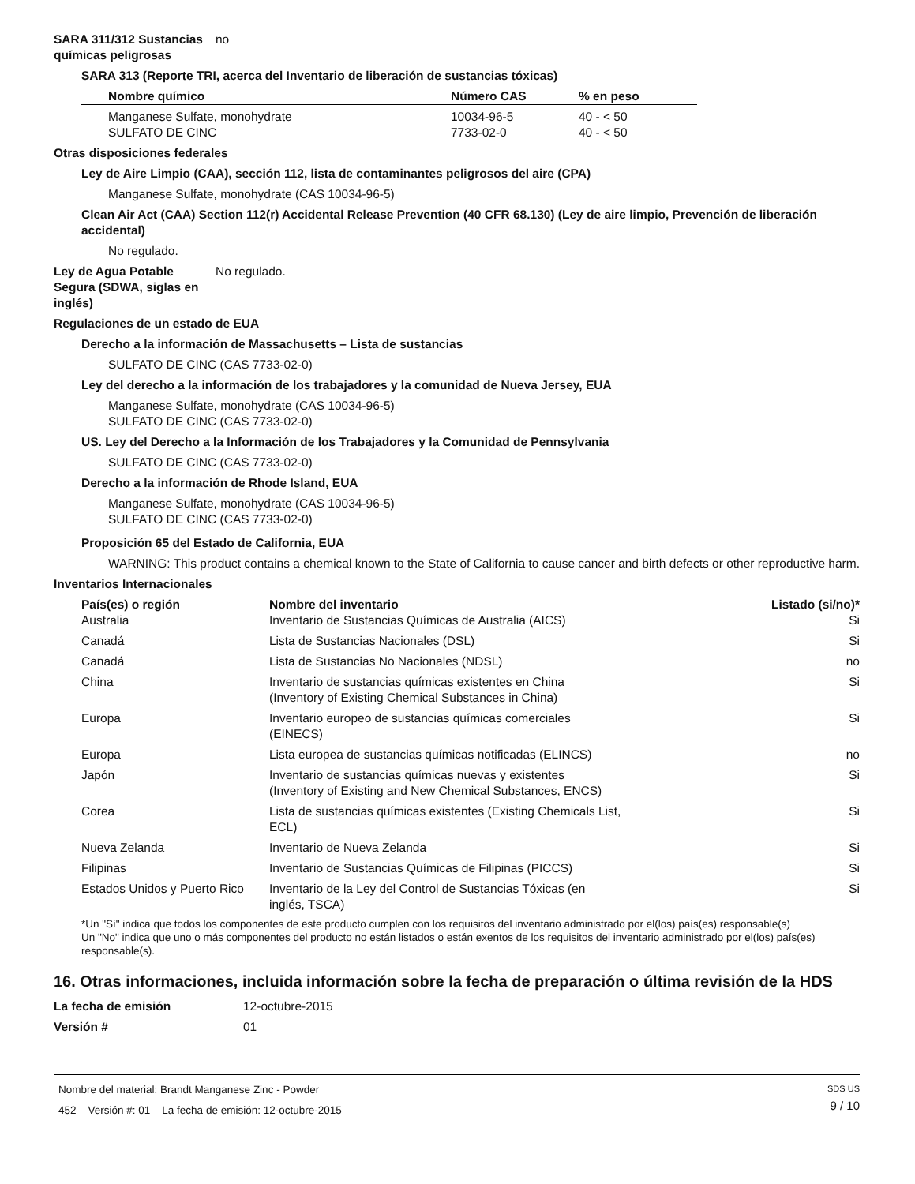SARA 311/312 Sustancias químicas peligrosas
no
SARA 313 (Reporte TRI, acerca del Inventario de liberación de sustancias tóxicas)
| Nombre químico | Número CAS | % en peso |
| --- | --- | --- |
| Manganese Sulfate, monohydrate | 10034-96-5 | 40 - < 50 |
| SULFATO DE CINC | 7733-02-0 | 40 - < 50 |
Otras disposiciones federales
Ley de Aire Limpio (CAA), sección 112, lista de contaminantes peligrosos del aire (CPA)
Manganese Sulfate, monohydrate (CAS 10034-96-5)
Clean Air Act (CAA) Section 112(r) Accidental Release Prevention (40 CFR 68.130) (Ley de aire limpio, Prevención de liberación accidental)
No regulado.
Ley de Agua Potable Segura (SDWA, siglas en inglés)
No regulado.
Regulaciones de un estado de EUA
Derecho a la información de Massachusetts – Lista de sustancias
SULFATO DE CINC (CAS 7733-02-0)
Ley del derecho a la información de los trabajadores y la comunidad de Nueva Jersey, EUA
Manganese Sulfate, monohydrate (CAS 10034-96-5)
SULFATO DE CINC (CAS 7733-02-0)
US. Ley del Derecho a la Información de los Trabajadores y la Comunidad de Pennsylvania
SULFATO DE CINC (CAS 7733-02-0)
Derecho a la información de Rhode Island, EUA
Manganese Sulfate, monohydrate (CAS 10034-96-5)
SULFATO DE CINC (CAS 7733-02-0)
Proposición 65 del Estado de California, EUA
WARNING: This product contains a chemical known to the State of California to cause cancer and birth defects or other reproductive harm.
Inventarios Internacionales
| País(es) o región | Nombre del inventario | Listado (si/no)* |
| --- | --- | --- |
| Australia | Inventario de Sustancias Químicas de Australia (AICS) | Si |
| Canadá | Lista de Sustancias Nacionales (DSL) | Si |
| Canadá | Lista de Sustancias No Nacionales (NDSL) | no |
| China | Inventario de sustancias químicas existentes en China (Inventory of Existing Chemical Substances in China) | Si |
| Europa | Inventario europeo de sustancias químicas comerciales (EINECS) | Si |
| Europa | Lista europea de sustancias químicas notificadas (ELINCS) | no |
| Japón | Inventario de sustancias químicas nuevas y existentes (Inventory of Existing and New Chemical Substances, ENCS) | Si |
| Corea | Lista de sustancias químicas existentes (Existing Chemicals List, ECL) | Si |
| Nueva Zelanda | Inventario de Nueva Zelanda | Si |
| Filipinas | Inventario de Sustancias Químicas de Filipinas (PICCS) | Si |
| Estados Unidos y Puerto Rico | Inventario de la Ley del Control de Sustancias Tóxicas (en inglés, TSCA) | Si |
*Un "Sí" indica que todos los componentes de este producto cumplen con los requisitos del inventario administrado por el(los) país(es) responsable(s)
Un "No" indica que uno o más componentes del producto no están listados o están exentos de los requisitos del inventario administrado por el(los) país(es) responsable(s).
16. Otras informaciones, incluida información sobre la fecha de preparación o última revisión de la HDS
La fecha de emisión 12-octubre-2015
Versión # 01
Nombre del material: Brandt Manganese Zinc - Powder
452 Versión #: 01 La fecha de emisión: 12-octubre-2015
SDS US
9 / 10